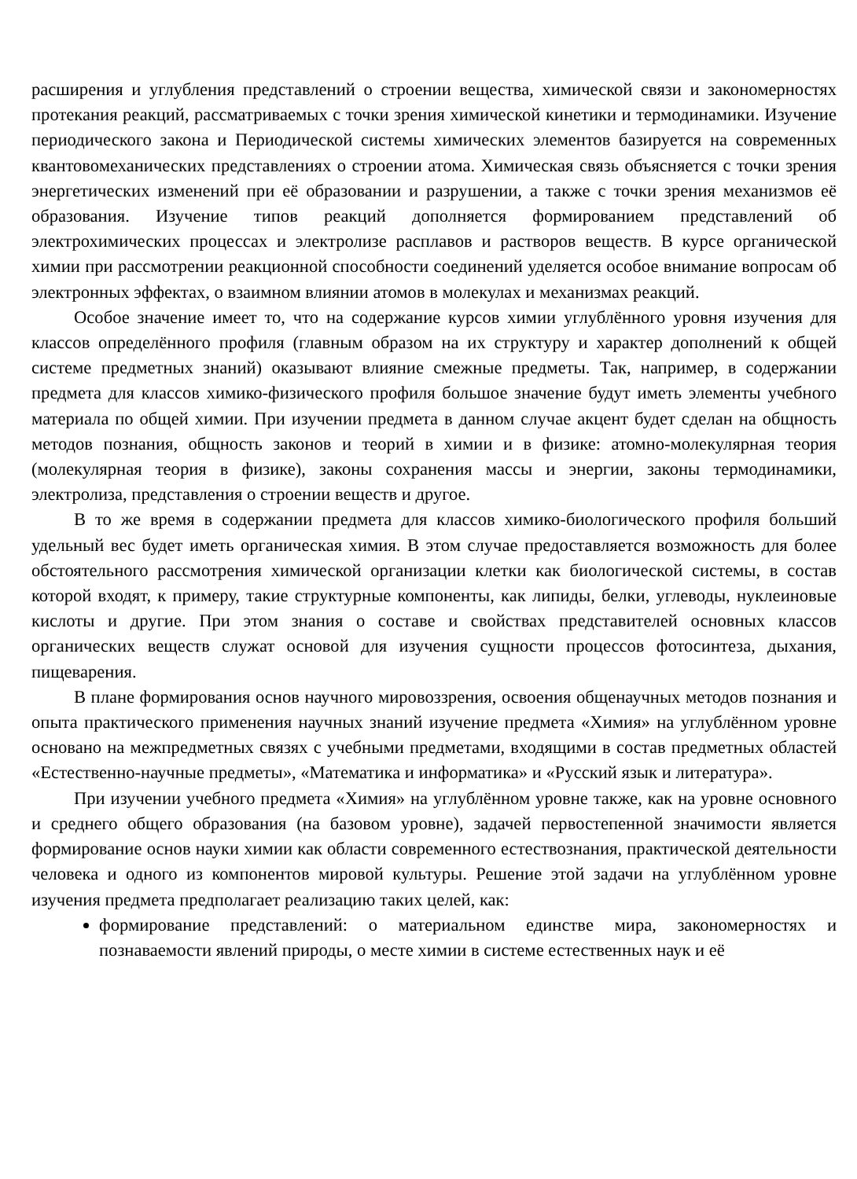расширения и углубления представлений о строении вещества, химической связи и закономерностях протекания реакций, рассматриваемых с точки зрения химической кинетики и термодинамики. Изучение периодического закона и Периодической системы химических элементов базируется на современных квантовомеханических представлениях о строении атома. Химическая связь объясняется с точки зрения энергетических изменений при её образовании и разрушении, а также с точки зрения механизмов её образования. Изучение типов реакций дополняется формированием представлений об электрохимических процессах и электролизе расплавов и растворов веществ. В курсе органической химии при рассмотрении реакционной способности соединений уделяется особое внимание вопросам об электронных эффектах, о взаимном влиянии атомов в молекулах и механизмах реакций.
Особое значение имеет то, что на содержание курсов химии углублённого уровня изучения для классов определённого профиля (главным образом на их структуру и характер дополнений к общей системе предметных знаний) оказывают влияние смежные предметы. Так, например, в содержании предмета для классов химико-физического профиля большое значение будут иметь элементы учебного материала по общей химии. При изучении предмета в данном случае акцент будет сделан на общность методов познания, общность законов и теорий в химии и в физике: атомно-молекулярная теория (молекулярная теория в физике), законы сохранения массы и энергии, законы термодинамики, электролиза, представления о строении веществ и другое.
В то же время в содержании предмета для классов химико-биологического профиля больший удельный вес будет иметь органическая химия. В этом случае предоставляется возможность для более обстоятельного рассмотрения химической организации клетки как биологической системы, в состав которой входят, к примеру, такие структурные компоненты, как липиды, белки, углеводы, нуклеиновые кислоты и другие. При этом знания о составе и свойствах представителей основных классов органических веществ служат основой для изучения сущности процессов фотосинтеза, дыхания, пищеварения.
В плане формирования основ научного мировоззрения, освоения общенаучных методов познания и опыта практического применения научных знаний изучение предмета «Химия» на углублённом уровне основано на межпредметных связях с учебными предметами, входящими в состав предметных областей «Естественно-научные предметы», «Математика и информатика» и «Русский язык и литература».
При изучении учебного предмета «Химия» на углублённом уровне также, как на уровне основного и среднего общего образования (на базовом уровне), задачей первостепенной значимости является формирование основ науки химии как области современного естествознания, практической деятельности человека и одного из компонентов мировой культуры. Решение этой задачи на углублённом уровне изучения предмета предполагает реализацию таких целей, как:
формирование представлений: о материальном единстве мира, закономерностях и познаваемости явлений природы, о месте химии в системе естественных наук и её